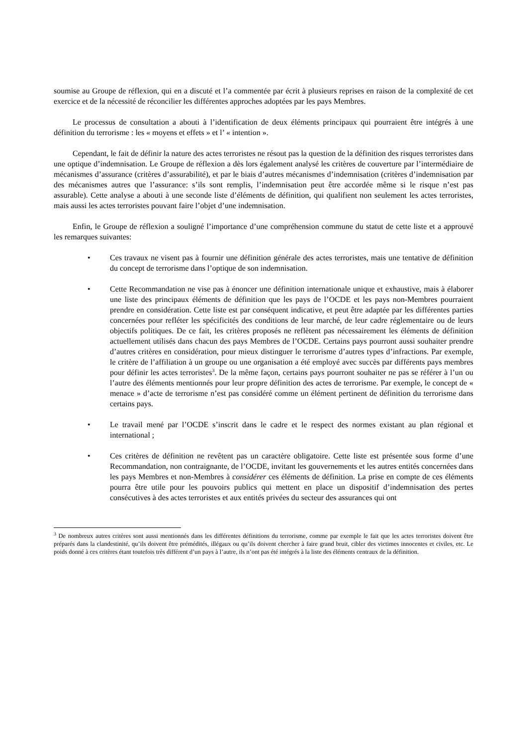soumise au Groupe de réflexion, qui en a discuté et l’a commentée par écrit à plusieurs reprises en raison de la complexité de cet exercice et de la nécessité de réconcilier les différentes approches adoptées par les pays Membres.
Le processus de consultation a abouti à l’identification de deux éléments principaux qui pourraient être intégrés à une définition du terrorisme : les « moyens et effets » et l’ « intention ».
Cependant, le fait de définir la nature des actes terroristes ne résout pas la question de la définition des risques terroristes dans une optique d’indemnisation. Le Groupe de réflexion a dès lors également analysé les critères de couverture par l’intermédiaire de mécanismes d’assurance (critères d’assurabilité), et par le biais d’autres mécanismes d’indemnisation (critères d’indemnisation par des mécanismes autres que l’assurance: s’ils sont remplis, l’indemnisation peut être accordée même si le risque n’est pas assurable). Cette analyse a abouti à une seconde liste d’éléments de définition, qui qualifient non seulement les actes terroristes, mais aussi les actes terroristes pouvant faire l’objet d’une indemnisation.
Enfin, le Groupe de réflexion a souligné l’importance d’une compréhension commune du statut de cette liste et a approuvé les remarques suivantes:
• Ces travaux ne visent pas à fournir une définition générale des actes terroristes, mais une tentative de définition du concept de terrorisme dans l’optique de son indemnisation.
• Cette Recommandation ne vise pas à énoncer une définition internationale unique et exhaustive, mais à élaborer une liste des principaux éléments de définition que les pays de l’OCDE et les pays non-Membres pourraient prendre en considération. Cette liste est par conséquent indicative, et peut être adaptée par les différentes parties concernées pour refléter les spécificités des conditions de leur marché, de leur cadre réglementaire ou de leurs objectifs politiques. De ce fait, les critères proposés ne reflètent pas nécessairement les éléments de définition actuellement utilisés dans chacun des pays Membres de l’OCDE. Certains pays pourront aussi souhaiter prendre d’autres critères en considération, pour mieux distinguer le terrorisme d’autres types d’infractions. Par exemple, le critère de l’affiliation à un groupe ou une organisation a été employé avec succès par différents pays membres pour définir les actes terroristes<sup>3</sup>. De la même façon, certains pays pourront souhaiter ne pas se référer à l’un ou l’autre des éléments mentionnés pour leur propre définition des actes de terrorisme. Par exemple, le concept de « menace » d’acte de terrorisme n’est pas considéré comme un élément pertinent de définition du terrorisme dans certains pays.
• Le travail mené par l’OCDE s’inscrit dans le cadre et le respect des normes existant au plan régional et international ;
• Ces critères de définition ne revêtent pas un caractère obligatoire. Cette liste est présentée sous forme d’une Recommandation, non contraignante, de l’OCDE, invitant les gouvernements et les autres entités concernées dans les pays Membres et non-Membres à considérer ces éléments de définition. La prise en compte de ces éléments pourra être utile pour les pouvoirs publics qui mettent en place un dispositif d’indemnisation des pertes consécutives à des actes terroristes et aux entités privées du secteur des assurances qui ont
<sup>3</sup> De nombreux autres critères sont aussi mentionnés dans les différentes définitions du terrorisme, comme par exemple le fait que les actes terroristes doivent être préparés dans la clandestinité, qu’ils doivent être prémédités, illégaux ou qu’ils doivent chercher à faire grand bruit, cibler des victimes innocentes et civiles, etc. Le poids donné à ces critères étant toutefois très différent d’un pays à l’autre, ils n’ont pas été intégrés à la liste des éléments centraux de la définition.